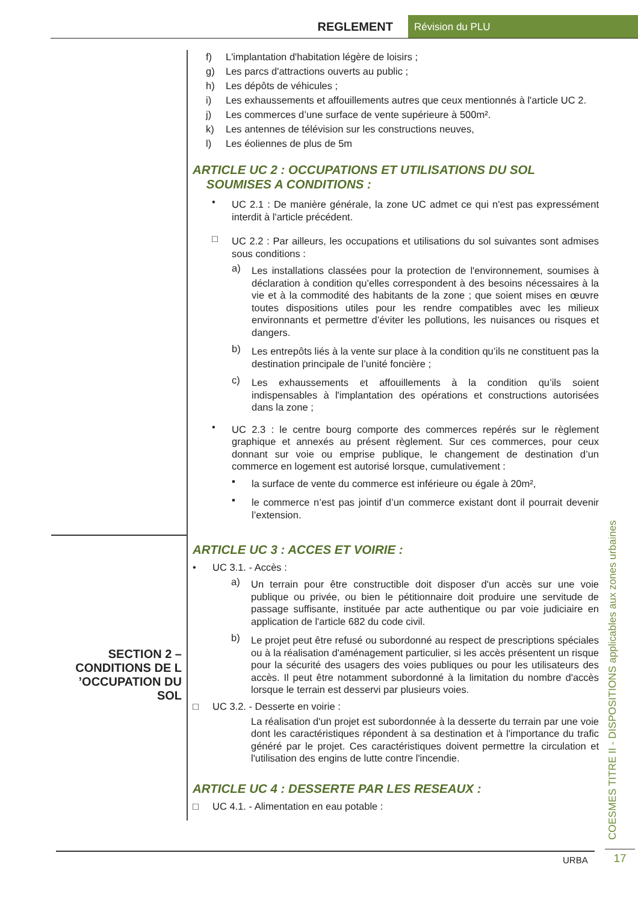REGLEMENT
Révision du PLU
f) L'implantation d'habitation légère de loisirs ;
g) Les parcs d'attractions ouverts au public ;
h) Les dépôts de véhicules ;
i) Les exhaussements et affouillements autres que ceux mentionnés à l'article UC 2.
j) Les commerces d’une surface de vente supérieure à 500m².
k) Les antennes de télévision sur les constructions neuves,
l) Les éoliennes de plus de 5m
ARTICLE UC 2 : OCCUPATIONS ET UTILISATIONS DU SOL
SOUMISES A CONDITIONS :
•
UC 2.1 : De manière générale, la zone UC admet ce qui n'est pas expressément interdit à l'article précédent.
□
UC 2.2 : Par ailleurs, les occupations et utilisations du sol suivantes sont admises sous conditions :
a)
Les installations classées pour la protection de l'environnement, soumises à déclaration à condition qu’elles correspondent à des besoins nécessaires à la vie et à la commodité des habitants de la zone ; que soient mises en œuvre toutes dispositions utiles pour les rendre compatibles avec les milieux environnants et permettre d’éviter les pollutions, les nuisances ou risques et dangers.
b)
Les entrepôts liés à la vente sur place à la condition qu’ils ne constituent pas la destination principale de l’unité foncière ;
c)
Les exhaussements et affouillements à la condition qu’ils soient indispensables à l'implantation des opérations et constructions autorisées dans la zone ;
•
UC 2.3 : le centre bourg comporte des commerces repérés sur le règlement graphique et annexés au présent règlement. Sur ces commerces, pour ceux donnant sur voie ou emprise publique, le changement de destination d’un commerce en logement est autorisé lorsque, cumulativement :
▪
la surface de vente du commerce est inférieure ou égale à 20m²,
▪
le commerce n’est pas jointif d’un commerce existant dont il pourrait devenir l’extension.
ARTICLE UC 3 : ACCES ET VOIRIE :
• UC 3.1. - Accès :
a)
Un terrain pour être constructible doit disposer d'un accès sur une voie publique ou privée, ou bien le pétitionnaire doit produire une servitude de passage suffisante, instituée par acte authentique ou par voie judiciaire en application de l'article 682 du code civil.
b)
Le projet peut être refusé ou subordonné au respect de prescriptions spéciales ou à la réalisation d'aménagement particulier, si les accès présentent un risque pour la sécurité des usagers des voies publiques ou pour les utilisateurs des accès. Il peut être notamment subordonné à la limitation du nombre d'accès lorsque le terrain est desservi par plusieurs voies.
□ UC 3.2. - Desserte en voirie :
La réalisation d'un projet est subordonnée à la desserte du terrain par une voie dont les caractéristiques répondent à sa destination et à l'importance du trafic généré par le projet. Ces caractéristiques doivent permettre la circulation et l'utilisation des engins de lutte contre l'incendie.
ARTICLE UC 4 : DESSERTE PAR LES RESEAUX :
□ UC 4.1. - Alimentation en eau potable :
SECTION 2 –
CONDITIONS DE L
’OCCUPATION DU
SOL
COESMES TITRE II - DISPOSITIONS applicables aux zones urbaines
17
URBA